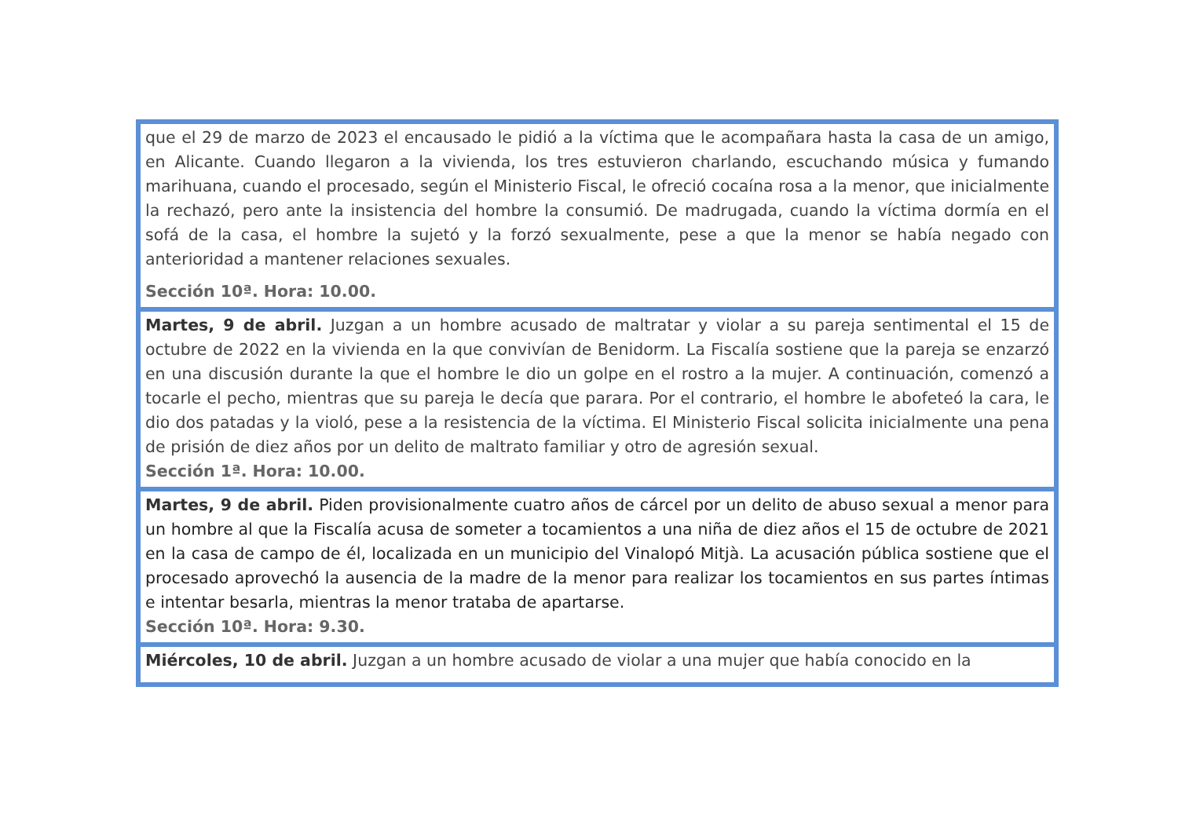| que el 29 de marzo de 2023 el encausado le pidió a la víctima que le acompañara hasta la casa de un amigo, en Alicante. Cuando llegaron a la vivienda, los tres estuvieron charlando, escuchando música y fumando marihuana, cuando el procesado, según el Ministerio Fiscal, le ofreció cocaína rosa a la menor, que inicialmente la rechazó, pero ante la insistencia del hombre la consumió. De madrugada, cuando la víctima dormía en el sofá de la casa, el hombre la sujetó y la forzó sexualmente, pese a que la menor se había negado con anterioridad a mantener relaciones sexuales. Sección 10ª. Hora: 10.00. |
| Martes, 9 de abril. Juzgan a un hombre acusado de maltratar y violar a su pareja sentimental el 15 de octubre de 2022 en la vivienda en la que convivían de Benidorm. La Fiscalía sostiene que la pareja se enzarzó en una discusión durante la que el hombre le dio un golpe en el rostro a la mujer. A continuación, comenzó a tocarle el pecho, mientras que su pareja le decía que parara. Por el contrario, el hombre le abofeteó la cara, le dio dos patadas y la violó, pese a la resistencia de la víctima. El Ministerio Fiscal solicita inicialmente una pena de prisión de diez años por un delito de maltrato familiar y otro de agresión sexual. Sección 1ª. Hora: 10.00. |
| Martes, 9 de abril. Piden provisionalmente cuatro años de cárcel por un delito de abuso sexual a menor para un hombre al que la Fiscalía acusa de someter a tocamientos a una niña de diez años el 15 de octubre de 2021 en la casa de campo de él, localizada en un municipio del Vinalopó Mitjà. La acusación pública sostiene que el procesado aprovechó la ausencia de la madre de la menor para realizar los tocamientos en sus partes íntimas e intentar besarla, mientras la menor trataba de apartarse. Sección 10ª. Hora: 9.30. |
| Miércoles, 10 de abril. Juzgan a un hombre acusado de violar a una mujer que había conocido en la |